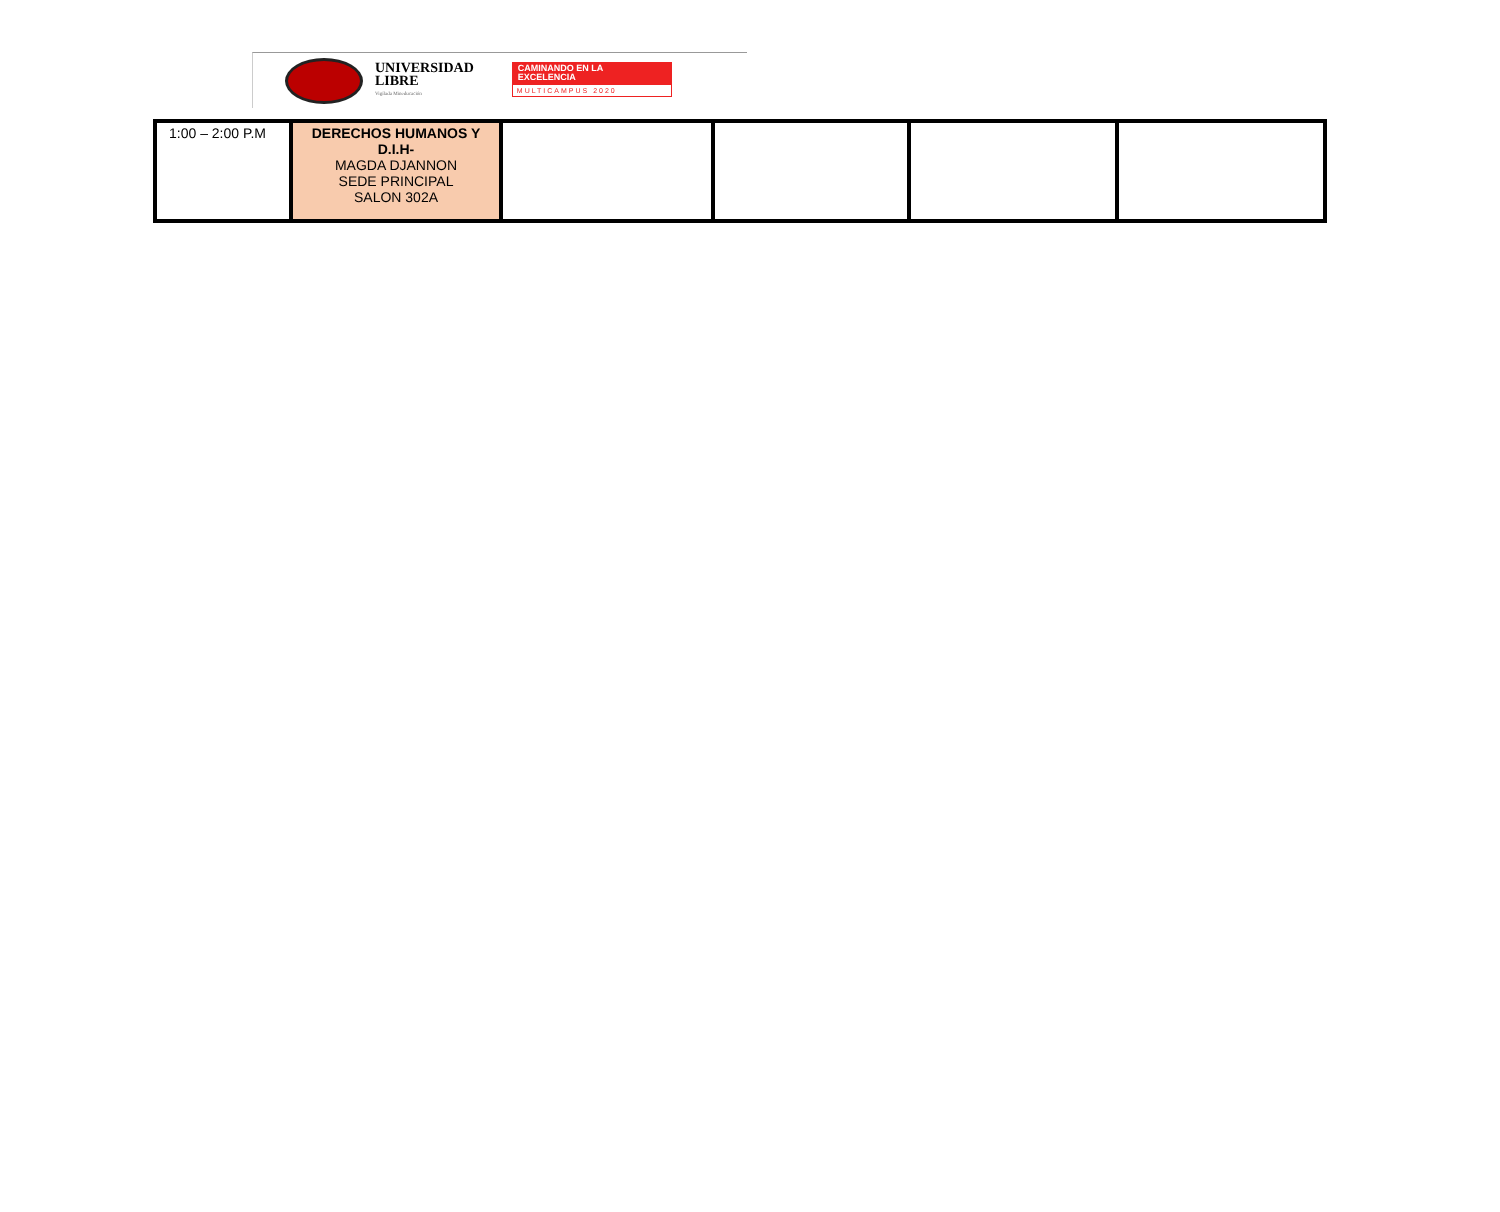UNIVERSIDAD
LIBRE
Vigilada Mineducación
CAMINANDO EN LA
EXCELENCIA
MULTICAMPUS 2020
| 1:00 – 2:00 P.M | DERECHOS HUMANOS Y D.I.H- MAGDA DJANNON SEDE PRINCIPAL SALON 302A | | | | |